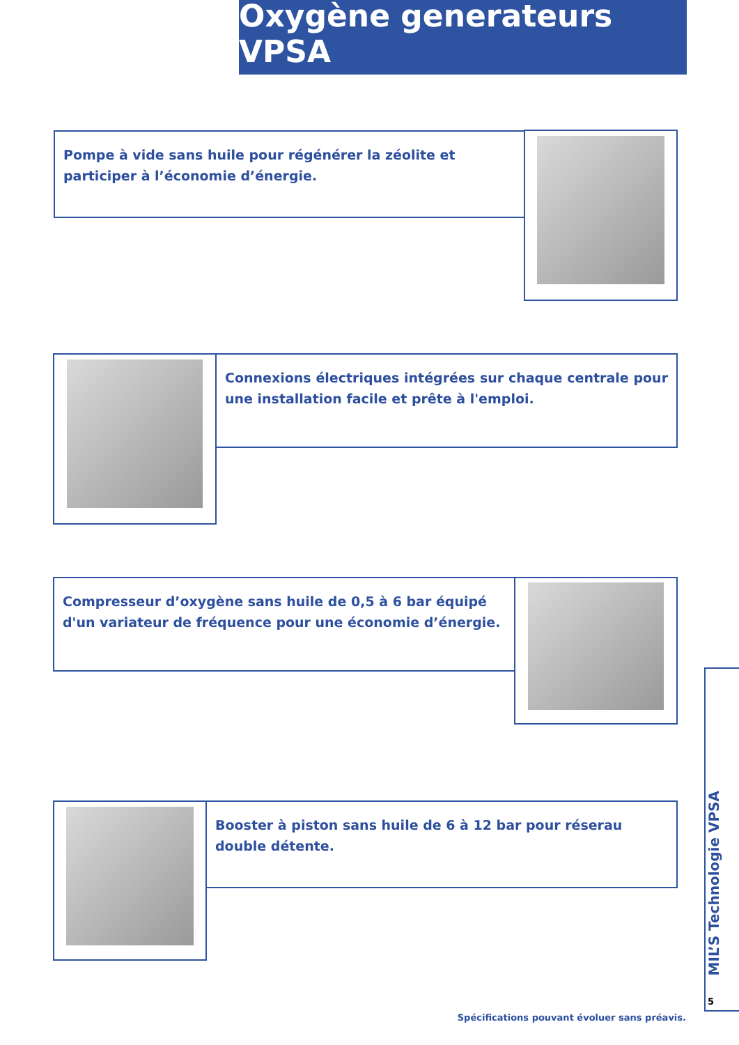Oxygène generateurs VPSA
Pompe à vide sans huile pour régénérer la zéolite et participer à l’économie d’énergie.
Connexions électriques intégrées sur chaque centrale pour une installation facile et prête à l'emploi.
Compresseur d’oxygène sans huile de 0,5 à 6 bar équipé d'un variateur de fréquence pour une économie d’énergie.
Booster à piston sans huile de 6 à 12 bar pour réserau double détente.
MIL’S Technologie VPSA
5
Spécifications pouvant évoluer sans préavis.